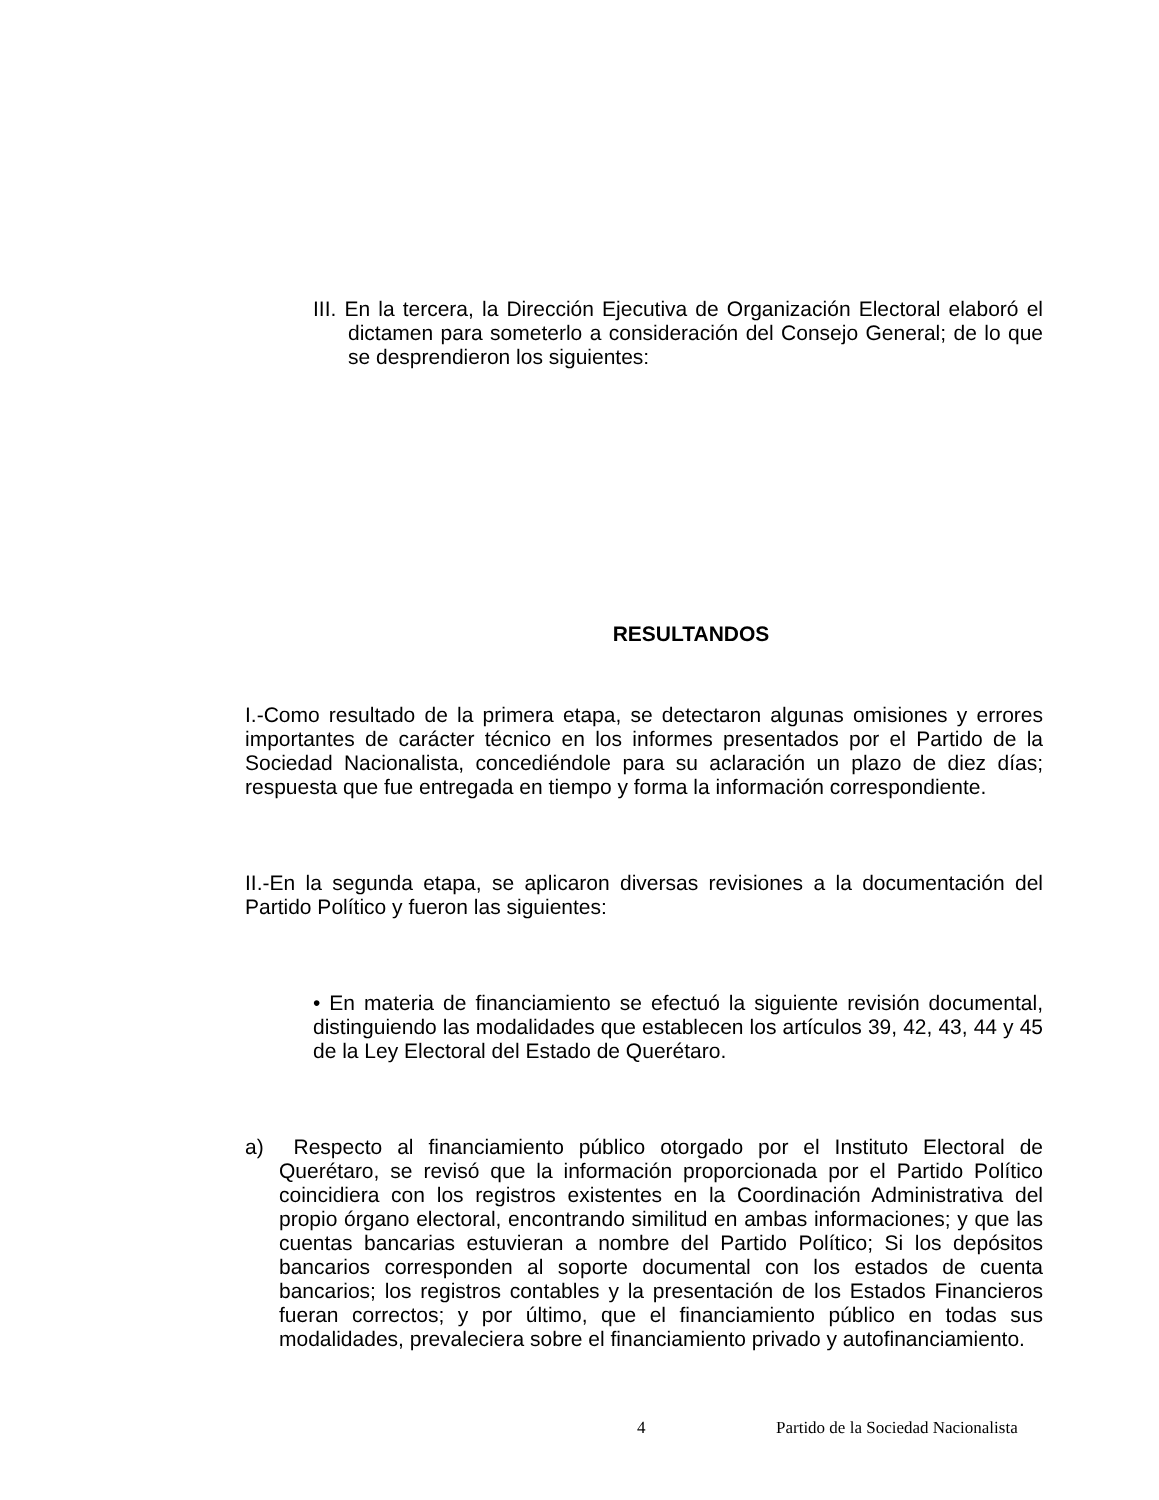III. En la tercera, la Dirección Ejecutiva de Organización Electoral elaboró el dictamen para someterlo a consideración del Consejo General; de lo que se desprendieron los siguientes:
RESULTANDOS
I.-Como resultado de la primera etapa, se detectaron algunas omisiones y errores importantes de carácter técnico en los informes presentados por el Partido de la Sociedad Nacionalista, concediéndole para su aclaración un plazo de diez días; respuesta que fue entregada en tiempo y forma la información correspondiente.
II.-En la segunda etapa, se aplicaron diversas revisiones a la documentación del Partido Político y fueron las siguientes:
• En materia de financiamiento se efectuó la siguiente revisión documental, distinguiendo las modalidades que establecen los artículos 39, 42, 43, 44 y 45 de la Ley Electoral del Estado de Querétaro.
a) Respecto al financiamiento público otorgado por el Instituto Electoral de Querétaro, se revisó que la información proporcionada por el Partido Político coincidiera con los registros existentes en la Coordinación Administrativa del propio órgano electoral, encontrando similitud en ambas informaciones; y que las cuentas bancarias estuvieran a nombre del Partido Político; Si los depósitos bancarios corresponden al soporte documental con los estados de cuenta bancarios; los registros contables y la presentación de los Estados Financieros fueran correctos; y por último, que el financiamiento público en todas sus modalidades, prevaleciera sobre el financiamiento privado y autofinanciamiento.
4 Partido de la Sociedad Nacionalista